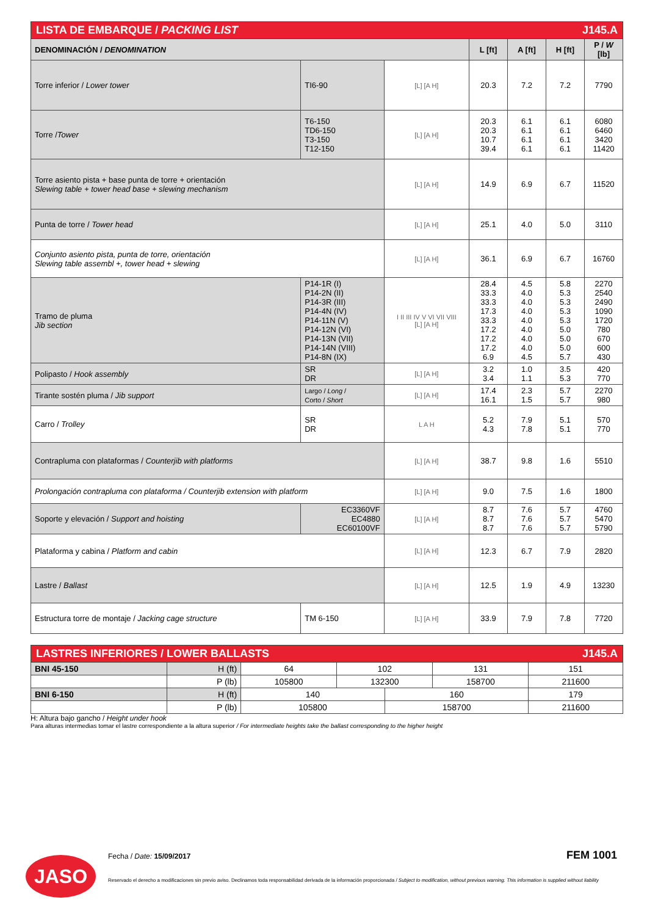| LISTA DE EMBARQUE / PACKING LIST J145.A | | | | | | |
| DENOMINACIÓN / DENOMINATION | | | L [ft] | A [ft] | H [ft] | P / W [lb] |
| Torre inferior / Lower tower | TI6-90 | [L] [A H] | 20.3 | 7.2 | 7.2 | 7790 |
| Torre / Tower | T6-150 TD6-150 T3-150 T12-150 | [L] [A H] | 20.3 20.3 10.7 39.4 | 6.1 6.1 6.1 6.1 | 6.1 6.1 6.1 6.1 | 6080 6460 3420 11420 |
| Torre asiento pista + base punta de torre + orientación Slewing table + tower head base + slewing mechanism | | [L] [A H] | 14.9 | 6.9 | 6.7 | 11520 |
| Punta de torre / Tower head | | [L] [A H] | 25.1 | 4.0 | 5.0 | 3110 |
| Conjunto asiento pista, punta de torre, orientación Slewing table assembl +, tower head + slewing | | [L] [A H] | 36.1 | 6.9 | 6.7 | 16760 |
| Tramo de pluma Jib section | P14-1R (I) P14-2N (II) P14-3R (III) P14-4N (IV) P14-11N (V) P14-12N (VI) P14-13N (VII) P14-14N (VIII) P14-8N (IX) | I II III IV V VI VII VIII [L] [A H] | 28.4 33.3 33.3 17.3 33.3 17.2 17.2 17.2 6.9 | 4.5 4.0 4.0 4.0 4.0 4.0 4.0 4.0 4.5 | 5.8 5.3 5.3 5.3 5.3 5.0 5.0 5.0 5.7 | 2270 2540 2490 1090 1720 780 670 600 430 |
| Polipasto / Hook assembly | SR DR | [L] [A H] | 3.2 3.4 | 1.0 1.1 | 3.5 5.3 | 420 770 |
| Tirante sostén pluma / Jib support | Largo / Long / Corto / Short | [L] [A H] | 17.4 16.1 | 2.3 1.5 | 5.7 5.7 | 2270 980 |
| Carro / Trolley | SR DR | L A H | 5.2 4.3 | 7.9 7.8 | 5.1 5.1 | 570 770 |
| Contrapluma con plataformas / Counterjib with platforms | | [L] [A H] | 38.7 | 9.8 | 1.6 | 5510 |
| Prolongación contrapluma con plataforma / Counterjib extension with platform | | [L] [A H] | 9.0 | 7.5 | 1.6 | 1800 |
| Soporte y elevación / Support and hoisting | EC3360VF EC4880 EC60100VF | [L] [A H] | 8.7 8.7 8.7 | 7.6 7.6 7.6 | 5.7 5.7 5.7 | 4760 5470 5790 |
| Plataforma y cabina / Platform and cabin | | [L] [A H] | 12.3 | 6.7 | 7.9 | 2820 |
| Lastre / Ballast | | [L] [A H] | 12.5 | 1.9 | 4.9 | 13230 |
| Estructura torre de montaje / Jacking cage structure | TM 6-150 | [L] [A H] | 33.9 | 7.9 | 7.8 | 7720 |
| LASTRES INFERIORES / LOWER BALLASTS J145.A | | | | | | |
| BNI 45-150 | H (ft) | 64 | 102 | | 131 | 151 |
| | P (lb) | 105800 | 132300 | | 158700 | 211600 |
| BNI 6-150 | H (ft) | 140 | | 160 | | 179 |
| | P (lb) | 105800 | | 158700 | | 211600 |
H: Altura bajo gancho / Height under hook
Para alturas intermedias tomar el lastre correspondiente a la altura superior / For intermediate heights take the ballast corresponding to the higher height
JASO Fecha / Date: 15/09/2017 FEM 1001
Reservado el derecho a modificaciones sin previo aviso. Declinamos toda responsabilidad derivada de la información proporcionada / Subject to modification, without previous warning. This information is supplied without liability